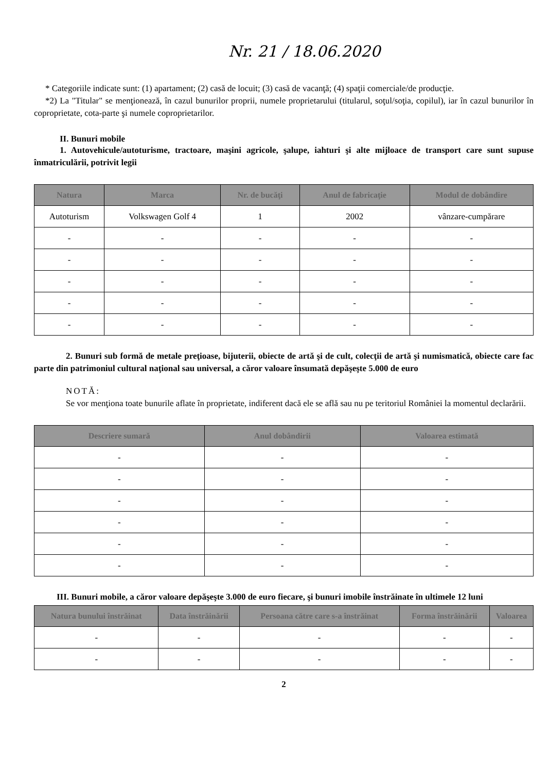Nr. 21 / 18.06.2020
* Categoriile indicate sunt: (1) apartament; (2) casă de locuit; (3) casă de vacanţă; (4) spaţii comerciale/de producţie.
*2) La "Titular" se menţionează, în cazul bunurilor proprii, numele proprietarului (titularul, soţul/soţia, copilul), iar în cazul bunurilor în coproprietate, cota-parte şi numele coproprietarilor.
II. Bunuri mobile
1. Autovehicule/autoturisme, tractoare, maşini agricole, şalupe, iahturi şi alte mijloace de transport care sunt supuse înmatriculării, potrivit legii
| Natura | Marca | Nr. de bucăţi | Anul de fabricaţie | Modul de dobândire |
| --- | --- | --- | --- | --- |
| Autoturism | Volkswagen Golf 4 | 1 | 2002 | vânzare-cumpărare |
| - | - | - | - | - |
| - | - | - | - | - |
| - | - | - | - | - |
| - | - | - | - | - |
| - | - | - | - | - |
2. Bunuri sub formă de metale preţioase, bijuterii, obiecte de artă şi de cult, colecţii de artă şi numismatică, obiecte care fac parte din patrimoniul cultural naţional sau universal, a căror valoare însumată depăşeşte 5.000 de euro
NOTĂ:
Se vor menţiona toate bunurile aflate în proprietate, indiferent dacă ele se află sau nu pe teritoriul României la momentul declarării.
| Descriere sumară | Anul dobândirii | Valoarea estimată |
| --- | --- | --- |
| - | - | - |
| - | - | - |
| - | - | - |
| - | - | - |
| - | - | - |
| - | - | - |
III. Bunuri mobile, a căror valoare depăşeşte 3.000 de euro fiecare, şi bunuri imobile înstrăinate în ultimele 12 luni
| Natura bunului înstrăinat | Data înstrăinării | Persoana către care s-a înstrăinat | Forma înstrăinării | Valoarea |
| --- | --- | --- | --- | --- |
| - | - | - | - | - |
| - | - | - | - | - |
2